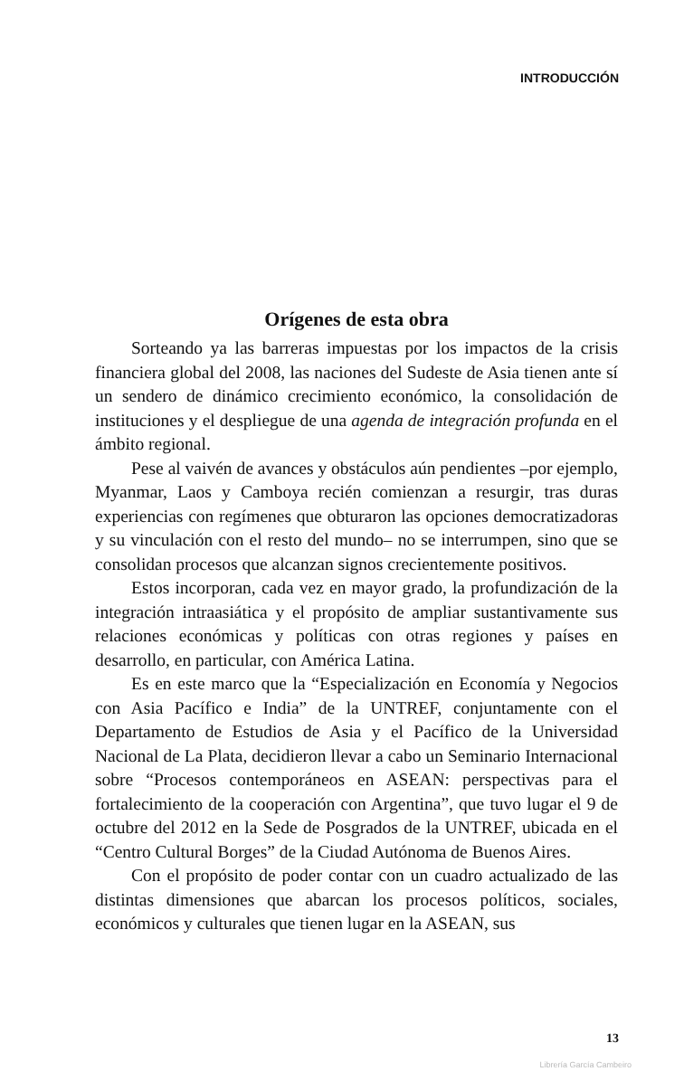INTRODUCCIÓN
Orígenes de esta obra
Sorteando ya las barreras impuestas por los impactos de la crisis financiera global del 2008, las naciones del Sudeste de Asia tienen ante sí un sendero de dinámico crecimiento económico, la consolidación de instituciones y el despliegue de una agenda de integración profunda en el ámbito regional.
Pese al vaivén de avances y obstáculos aún pendientes –por ejemplo, Myanmar, Laos y Camboya recién comienzan a resurgir, tras duras experiencias con regímenes que obturaron las opciones democratizadoras y su vinculación con el resto del mundo– no se interrumpen, sino que se consolidan procesos que alcanzan signos crecientemente positivos.
Estos incorporan, cada vez en mayor grado, la profundización de la integración intraasiática y el propósito de ampliar sustantivamente sus relaciones económicas y políticas con otras regiones y países en desarrollo, en particular, con América Latina.
Es en este marco que la “Especialización en Economía y Negocios con Asia Pacífico e India” de la UNTREF, conjuntamente con el Departamento de Estudios de Asia y el Pacífico de la Universidad Nacional de La Plata, decidieron llevar a cabo un Seminario Internacional sobre “Procesos contemporáneos en ASEAN: perspectivas para el fortalecimiento de la cooperación con Argentina”, que tuvo lugar el 9 de octubre del 2012 en la Sede de Posgrados de la UNTREF, ubicada en el “Centro Cultural Borges” de la Ciudad Autónoma de Buenos Aires.
Con el propósito de poder contar con un cuadro actualizado de las distintas dimensiones que abarcan los procesos políticos, sociales, económicos y culturales que tienen lugar en la ASEAN, sus
13
Librería García Cambeiro